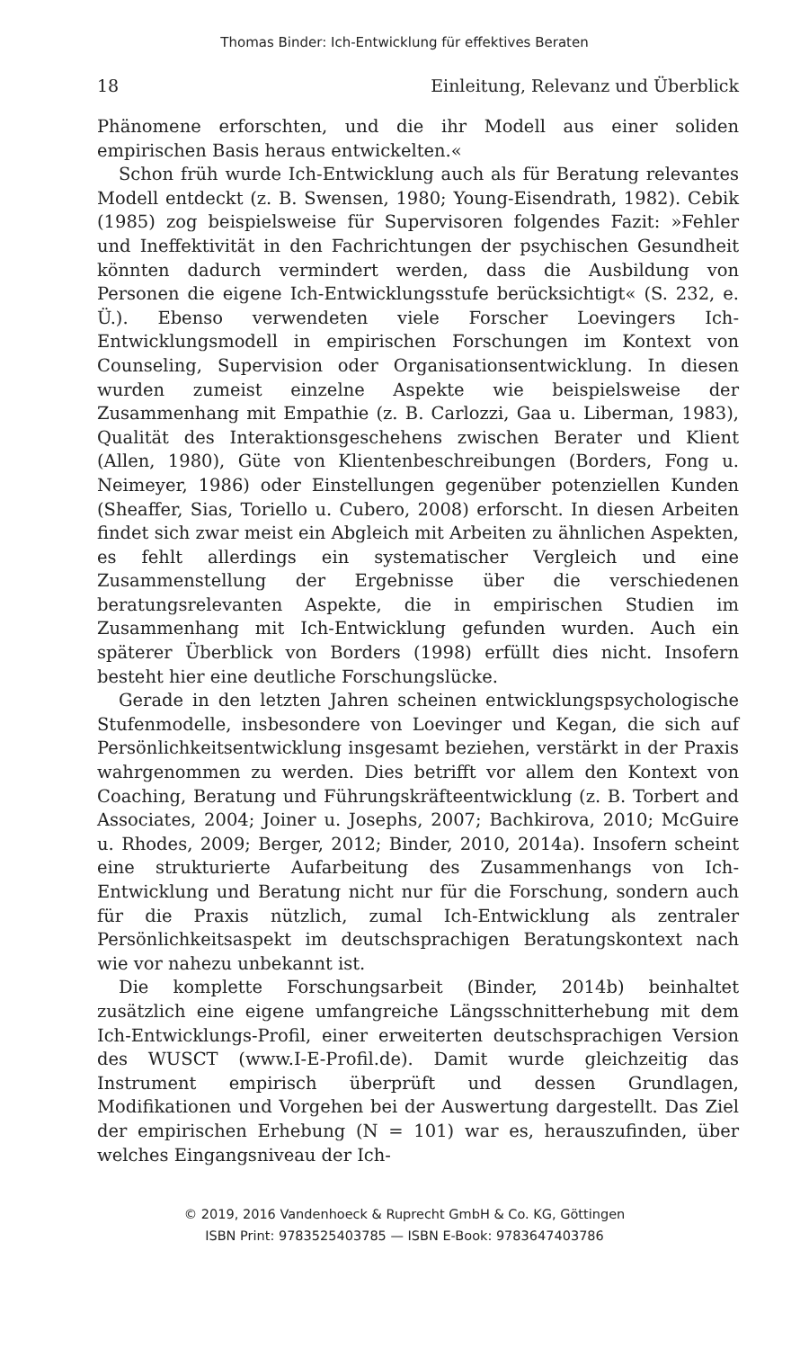Thomas Binder: Ich-Entwicklung für effektives Beraten
18 Einleitung, Relevanz und Überblick
Phänomene erforschten, und die ihr Modell aus einer soliden empirischen Basis heraus entwickelten.«
Schon früh wurde Ich-Entwicklung auch als für Beratung relevantes Modell entdeckt (z. B. Swensen, 1980; Young-Eisendrath, 1982). Cebik (1985) zog beispielsweise für Supervisoren folgendes Fazit: »Fehler und Ineffektivität in den Fachrichtungen der psychischen Gesundheit könnten dadurch vermindert werden, dass die Ausbildung von Personen die eigene Ich-Entwicklungsstufe berücksichtigt« (S. 232, e. Ü.). Ebenso verwendeten viele Forscher Loevingers Ich-Entwicklungsmodell in empirischen Forschungen im Kontext von Counseling, Supervision oder Organisationsentwicklung. In diesen wurden zumeist einzelne Aspekte wie beispielsweise der Zusammenhang mit Empathie (z. B. Carlozzi, Gaa u. Liberman, 1983), Qualität des Interaktionsgeschehens zwischen Berater und Klient (Allen, 1980), Güte von Klientenbeschreibungen (Borders, Fong u. Neimeyer, 1986) oder Einstellungen gegenüber potenziellen Kunden (Sheaffer, Sias, Toriello u. Cubero, 2008) erforscht. In diesen Arbeiten findet sich zwar meist ein Abgleich mit Arbeiten zu ähnlichen Aspekten, es fehlt allerdings ein systematischer Vergleich und eine Zusammenstellung der Ergebnisse über die verschiedenen beratungsrelevanten Aspekte, die in empirischen Studien im Zusammenhang mit Ich-Entwicklung gefunden wurden. Auch ein späterer Überblick von Borders (1998) erfüllt dies nicht. Insofern besteht hier eine deutliche Forschungslücke.
Gerade in den letzten Jahren scheinen entwicklungspsychologische Stufenmodelle, insbesondere von Loevinger und Kegan, die sich auf Persönlichkeitsentwicklung insgesamt beziehen, verstärkt in der Praxis wahrgenommen zu werden. Dies betrifft vor allem den Kontext von Coaching, Beratung und Führungskräfteentwicklung (z. B. Torbert and Associates, 2004; Joiner u. Josephs, 2007; Bachkirova, 2010; McGuire u. Rhodes, 2009; Berger, 2012; Binder, 2010, 2014a). Insofern scheint eine strukturierte Aufarbeitung des Zusammenhangs von Ich-Entwicklung und Beratung nicht nur für die Forschung, sondern auch für die Praxis nützlich, zumal Ich-Entwicklung als zentraler Persönlichkeitsaspekt im deutschsprachigen Beratungskontext nach wie vor nahezu unbekannt ist.
Die komplette Forschungsarbeit (Binder, 2014b) beinhaltet zusätzlich eine eigene umfangreiche Längsschnitterhebung mit dem Ich-Entwicklungs-Profil, einer erweiterten deutschsprachigen Version des WUSCT (www.I-E-Profil.de). Damit wurde gleichzeitig das Instrument empirisch überprüft und dessen Grundlagen, Modifikationen und Vorgehen bei der Auswertung dargestellt. Das Ziel der empirischen Erhebung (N = 101) war es, herauszufinden, über welches Eingangsniveau der Ich-
© 2019, 2016 Vandenhoeck & Ruprecht GmbH & Co. KG, Göttingen
ISBN Print: 9783525403785 — ISBN E-Book: 9783647403786